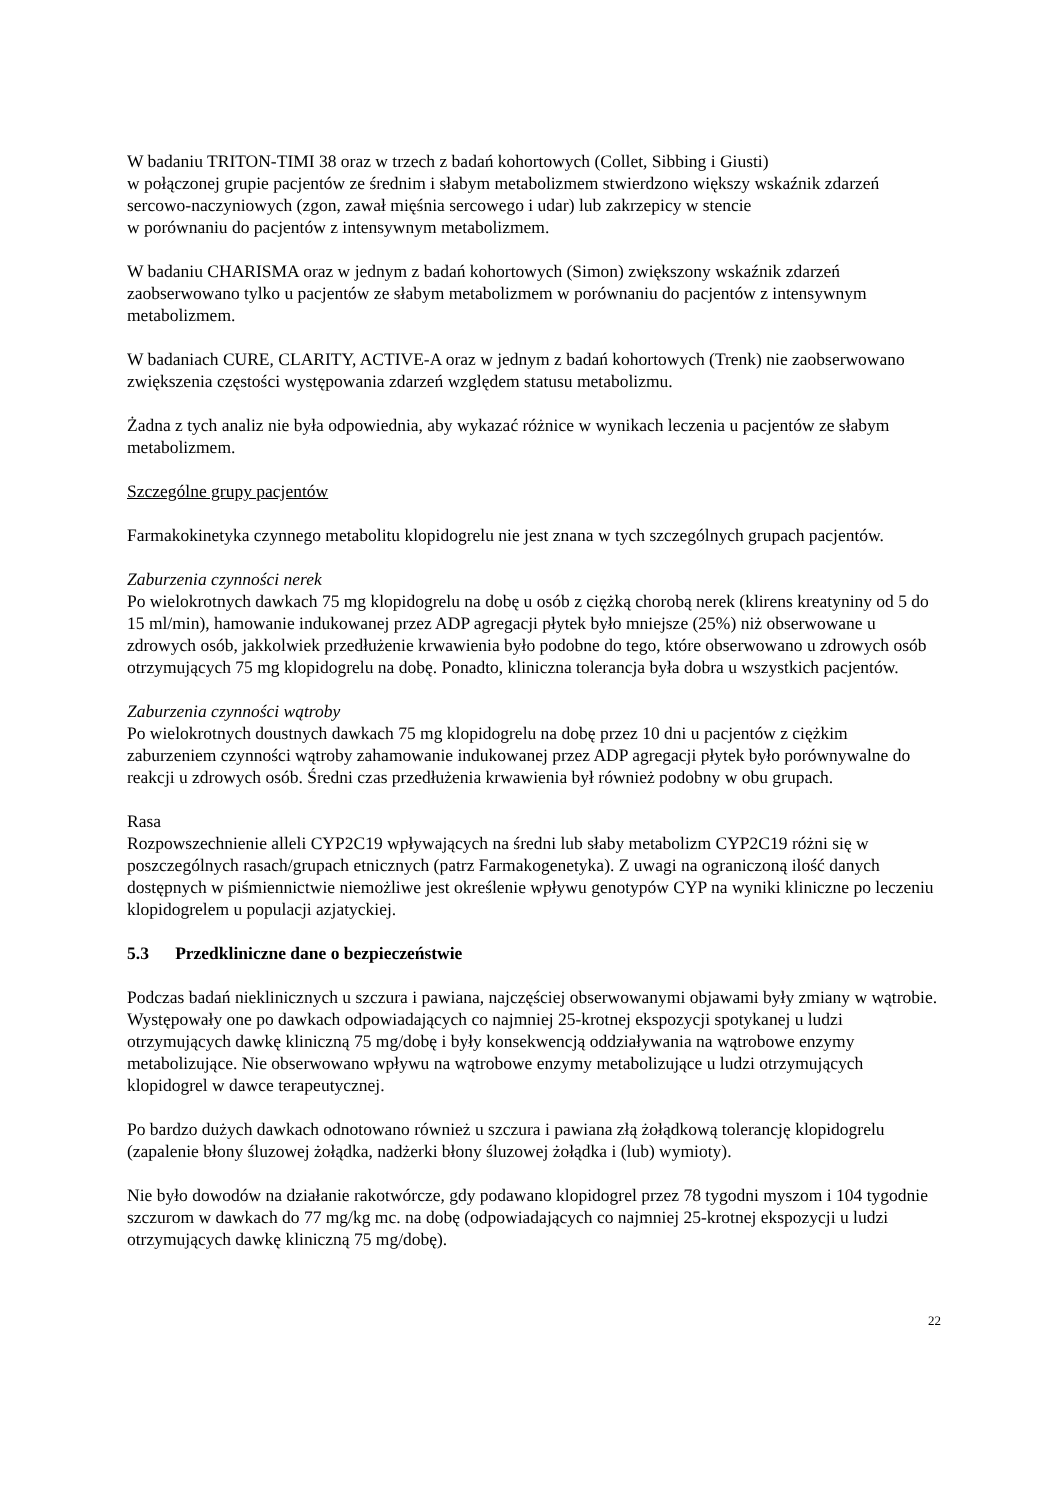W badaniu TRITON-TIMI 38 oraz w trzech z badań kohortowych (Collet, Sibbing i Giusti)
w połączonej grupie pacjentów ze średnim i słabym metabolizmem stwierdzono większy wskaźnik zdarzeń sercowo-naczyniowych (zgon, zawał mięśnia sercowego i udar) lub zakrzepicy w stencie
w porównaniu do pacjentów z intensywnym metabolizmem.
W badaniu CHARISMA oraz w jednym z badań kohortowych (Simon) zwiększony wskaźnik zdarzeń zaobserwowano tylko u pacjentów ze słabym metabolizmem w porównaniu do pacjentów z intensywnym metabolizmem.
W badaniach CURE, CLARITY, ACTIVE-A oraz w jednym z badań kohortowych (Trenk) nie zaobserwowano zwiększenia częstości występowania zdarzeń względem statusu metabolizmu.
Żadna z tych analiz nie była odpowiednia, aby wykazać różnice w wynikach leczenia u pacjentów ze słabym metabolizmem.
Szczególne grupy pacjentów
Farmakokinetyka czynnego metabolitu klopidogrelu nie jest znana w tych szczególnych grupach pacjentów.
Zaburzenia czynności nerek
Po wielokrotnych dawkach 75 mg klopidogrelu na dobę u osób z ciężką chorobą nerek (klirens kreatyniny od 5 do 15 ml/min), hamowanie indukowanej przez ADP agregacji płytek było mniejsze (25%) niż obserwowane u zdrowych osób, jakkolwiek przedłużenie krwawienia było podobne do tego, które obserwowano u zdrowych osób otrzymujących 75 mg klopidogrelu na dobę. Ponadto, kliniczna tolerancja była dobra u wszystkich pacjentów.
Zaburzenia czynności wątroby
Po wielokrotnych doustnych dawkach 75 mg klopidogrelu na dobę przez 10 dni u pacjentów z ciężkim zaburzeniem czynności wątroby zahamowanie indukowanej przez ADP agregacji płytek było porównywalne do reakcji u zdrowych osób. Średni czas przedłużenia krwawienia był również podobny w obu grupach.
Rasa
Rozpowszechnienie alleli CYP2C19 wpływających na średni lub słaby metabolizm CYP2C19 różni się w poszczególnych rasach/grupach etnicznych (patrz Farmakogenetyka). Z uwagi na ograniczoną ilość danych dostępnych w piśmiennictwie niemożliwe jest określenie wpływu genotypów CYP na wyniki kliniczne po leczeniu klopidogrelem u populacji azjatyckiej.
5.3 Przedkliniczne dane o bezpieczeństwie
Podczas badań nieklinicznych u szczura i pawiana, najczęściej obserwowanymi objawami były zmiany w wątrobie. Występowały one po dawkach odpowiadających co najmniej 25-krotnej ekspozycji spotykanej u ludzi otrzymujących dawkę kliniczną 75 mg/dobę i były konsekwencją oddziaływania na wątrobowe enzymy metabolizujące. Nie obserwowano wpływu na wątrobowe enzymy metabolizujące u ludzi otrzymujących klopidogrel w dawce terapeutycznej.
Po bardzo dużych dawkach odnotowano również u szczura i pawiana złą żołądkową tolerancję klopidogrelu (zapalenie błony śluzowej żołądka, nadżerki błony śluzowej żołądka i (lub) wymioty).
Nie było dowodów na działanie rakotwórcze, gdy podawano klopidogrel przez 78 tygodni myszom i 104 tygodnie szczurom w dawkach do 77 mg/kg mc. na dobę (odpowiadających co najmniej 25-krotnej ekspozycji u ludzi otrzymujących dawkę kliniczną 75 mg/dobę).
22